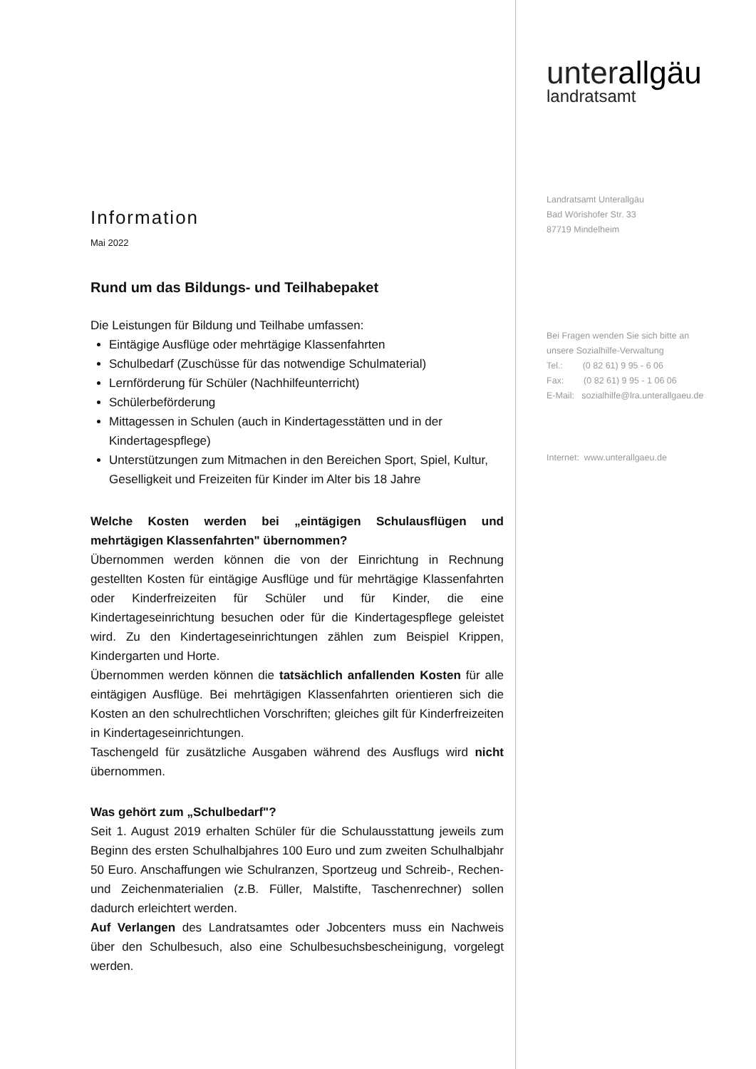Information
Mai 2022
Rund um das Bildungs- und Teilhabepaket
Die Leistungen für Bildung und Teilhabe umfassen:
Eintägige Ausflüge oder mehrtägige Klassenfahrten
Schulbedarf (Zuschüsse für das notwendige Schulmaterial)
Lernförderung für Schüler (Nachhilfeunterricht)
Schülerbeförderung
Mittagessen in Schulen (auch in Kindertagesstätten und in der Kindertagespflege)
Unterstützungen zum Mitmachen in den Bereichen Sport, Spiel, Kultur, Geselligkeit und Freizeiten für Kinder im Alter bis 18 Jahre
Welche Kosten werden bei „eintägigen Schulausflügen und mehrtägigen Klassenfahrten" übernommen?
Übernommen werden können die von der Einrichtung in Rechnung gestellten Kosten für eintägige Ausflüge und für mehrtägige Klassenfahrten oder Kinderfreizeiten für Schüler und für Kinder, die eine Kindertageseinrichtung besuchen oder für die Kindertagespflege geleistet wird. Zu den Kindertageseinrichtungen zählen zum Beispiel Krippen, Kindergarten und Horte.
Übernommen werden können die tatsächlich anfallenden Kosten für alle eintägigen Ausflüge. Bei mehrtägigen Klassenfahrten orientieren sich die Kosten an den schulrechtlichen Vorschriften; gleiches gilt für Kinderfreizeiten in Kindertageseinrichtungen.
Taschengeld für zusätzliche Ausgaben während des Ausflugs wird nicht übernommen.
Was gehört zum „Schulbedarf"?
Seit 1. August 2019 erhalten Schüler für die Schulausstattung jeweils zum Beginn des ersten Schulhalbjahres 100 Euro und zum zweiten Schulhalbjahr 50 Euro. Anschaffungen wie Schulranzen, Sportzeug und Schreib-, Rechen- und Zeichenmaterialien (z.B. Füller, Malstifte, Taschenrechner) sollen dadurch erleichtert werden.
Auf Verlangen des Landratsamtes oder Jobcenters muss ein Nachweis über den Schulbesuch, also eine Schulbesuchsbescheinigung, vorgelegt werden.
unterallgäu
landratsamt
Landratsamt Unterallgäu
Bad Wörishofer Str. 33
87719 Mindelheim
Bei Fragen wenden Sie sich bitte an
unsere Sozialhilfe-Verwaltung
Tel.: (0 82 61) 9 95 - 6 06
Fax: (0 82 61) 9 95 - 1 06 06
E-Mail: sozialhilfe@lra.unterallgaeu.de
Internet: www.unterallgaeu.de